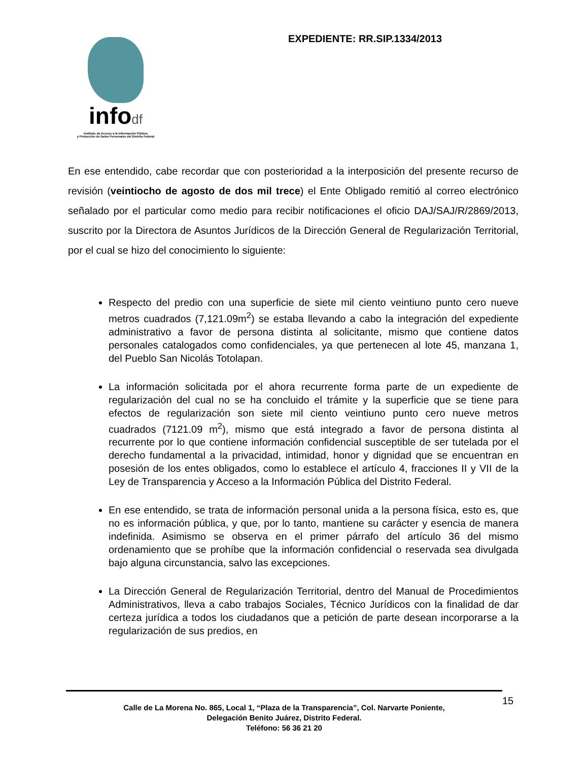infodf
Instituto de Acceso a la Información Pública
y Protección de Datos Personales del Distrito Federal
EXPEDIENTE: RR.SIP.1334/2013
En ese entendido, cabe recordar que con posterioridad a la interposición del presente recurso de revisión (veintiocho de agosto de dos mil trece) el Ente Obligado remitió al correo electrónico señalado por el particular como medio para recibir notificaciones el oficio DAJ/SAJ/R/2869/2013, suscrito por la Directora de Asuntos Jurídicos de la Dirección General de Regularización Territorial, por el cual se hizo del conocimiento lo siguiente:
Respecto del predio con una superficie de siete mil ciento veintiuno punto cero nueve metros cuadrados (7,121.09m<sup>2</sup>) se estaba llevando a cabo la integración del expediente administrativo a favor de persona distinta al solicitante, mismo que contiene datos personales catalogados como confidenciales, ya que pertenecen al lote 45, manzana 1, del Pueblo San Nicolás Totolapan.
La información solicitada por el ahora recurrente forma parte de un expediente de regularización del cual no se ha concluido el trámite y la superficie que se tiene para efectos de regularización son siete mil ciento veintiuno punto cero nueve metros cuadrados (7121.09 m<sup>2</sup>), mismo que está integrado a favor de persona distinta al recurrente por lo que contiene información confidencial susceptible de ser tutelada por el derecho fundamental a la privacidad, intimidad, honor y dignidad que se encuentran en posesión de los entes obligados, como lo establece el artículo 4, fracciones II y VII de la Ley de Transparencia y Acceso a la Información Pública del Distrito Federal.
En ese entendido, se trata de información personal unida a la persona física, esto es, que no es información pública, y que, por lo tanto, mantiene su carácter y esencia de manera indefinida. Asimismo se observa en el primer párrafo del artículo 36 del mismo ordenamiento que se prohíbe que la información confidencial o reservada sea divulgada bajo alguna circunstancia, salvo las excepciones.
La Dirección General de Regularización Territorial, dentro del Manual de Procedimientos Administrativos, lleva a cabo trabajos Sociales, Técnico Jurídicos con la finalidad de dar certeza jurídica a todos los ciudadanos que a petición de parte desean incorporarse a la regularización de sus predios, en
Calle de La Morena No. 865, Local 1, “Plaza de la Transparencia”, Col. Narvarte Poniente,
Delegación Benito Juárez, Distrito Federal.
Teléfono: 56 36 21 20
15